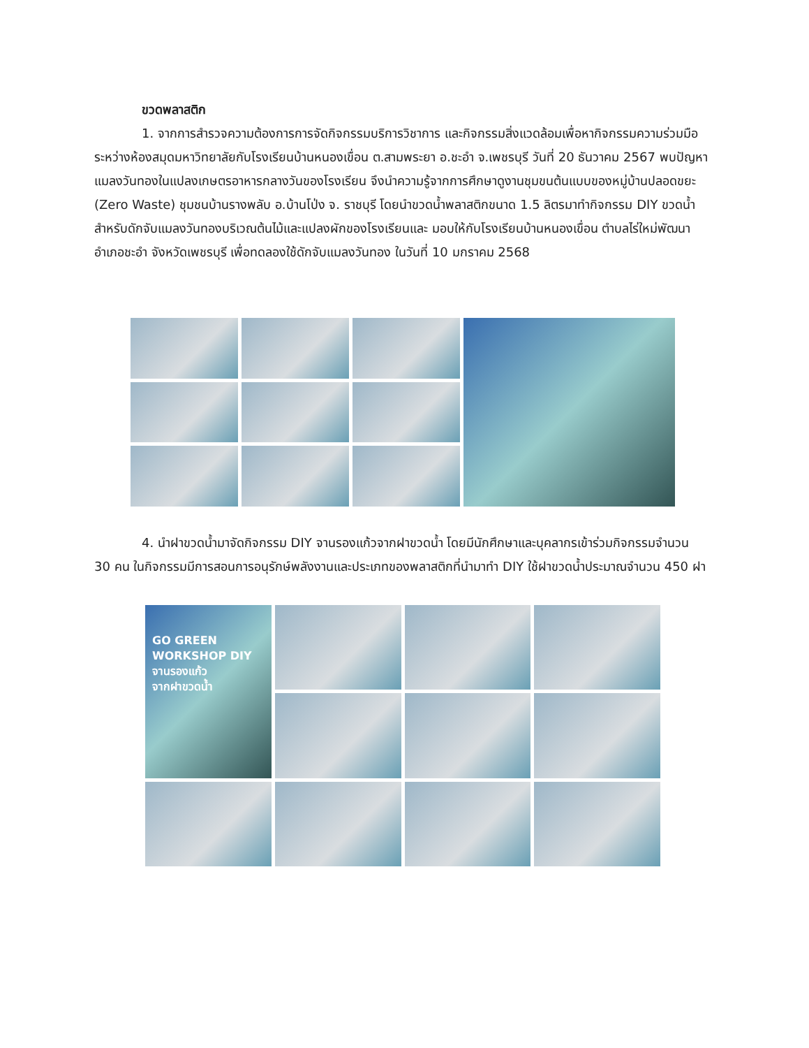ขวดพลาสติก
1. จากการสำรวจความต้องการการจัดกิจกรรมบริการวิชาการ และกิจกรรมสิ่งแวดล้อมเพื่อหากิจกรรมความร่วมมือระหว่างห้องสมุดมหาวิทยาลัยกับโรงเรียนบ้านหนองเขื่อน ต.สามพระยา อ.ชะอำ จ.เพชรบุรี วันที่ 20 ธันวาคม 2567 พบปัญหาแมลงวันทองในแปลงเกษตรอาหารกลางวันของโรงเรียน จึงนำความรู้จากการศึกษาดูงานชุมขนต้นแบบของหมู่บ้านปลอดขยะ (Zero Waste) ชุมชนบ้านรางพลับ อ.บ้านโป่ง จ. ราชบุรี โดยนำขวดน้ำพลาสติกขนาด 1.5 ลิตรมาทำกิจกรรม DIY ขวดน้ำ สำหรับดักจับแมลงวันทองบริเวณต้นไม้และแปลงผักของโรงเรียนและ มอบให้กับโรงเรียนบ้านหนองเขื่อน ตำบลไร่ใหม่พัฒนา อำเภอชะอำ จังหวัดเพชรบุรี เพื่อทดลองใช้ดักจับแมลงวันทอง ในวันที่ 10 มกราคม 2568
4. นำฝาขวดน้ำมาจัดกิจกรรม DIY จานรองแก้วจากฝาขวดน้ำ โดยมีนักศึกษาและบุคลากรเข้าร่วมกิจกรรมจำนวน 30 คน ในกิจกรรมมีการสอนการอนุรักษ์พลังงานและประเภทของพลาสติกที่นำมาทำ DIY ใช้ฝาขวดน้ำประมาณจำนวน 450 ฝา
GO GREEN
WORKSHOP DIY
จานรองแก้ว
จากฝาขวดน้ำ